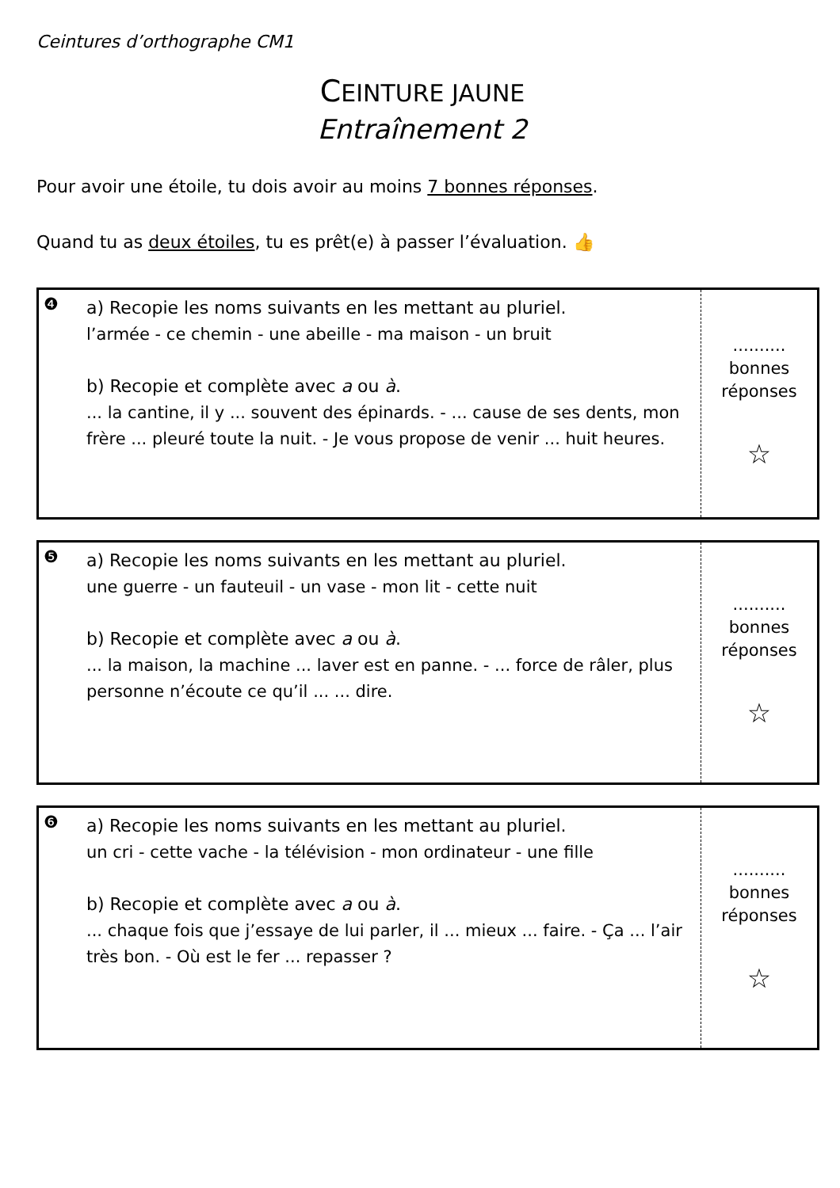Ceintures d’orthographe CM1
CEINTURE JAUNE
Entraînement 2
Pour avoir une étoile, tu dois avoir au moins 7 bonnes réponses.
Quand tu as deux étoiles, tu es prêt(e) à passer l’évaluation. 👍
| ❹ | a) Recopie les noms suivants en les mettant au pluriel. l’armée - ce chemin - une abeille - ma maison - un bruit b) Recopie et complète avec a ou à . ... la cantine, il y ... souvent des épinards. - ... cause de ses dents, mon frère ... pleuré toute la nuit. - Je vous propose de venir ... huit heures. | .......... bonnes réponses ☆ |
| ❺ | a) Recopie les noms suivants en les mettant au pluriel. une guerre - un fauteuil - un vase - mon lit - cette nuit b) Recopie et complète avec a ou à . ... la maison, la machine ... laver est en panne. - ... force de râler, plus personne n’écoute ce qu’il ... ... dire. | .......... bonnes réponses ☆ |
| ❻ | a) Recopie les noms suivants en les mettant au pluriel. un cri - cette vache - la télévision - mon ordinateur - une fille b) Recopie et complète avec a ou à . ... chaque fois que j’essaye de lui parler, il ... mieux ... faire. - Ça ... l’air très bon. - Où est le fer ... repasser ? | .......... bonnes réponses ☆ |